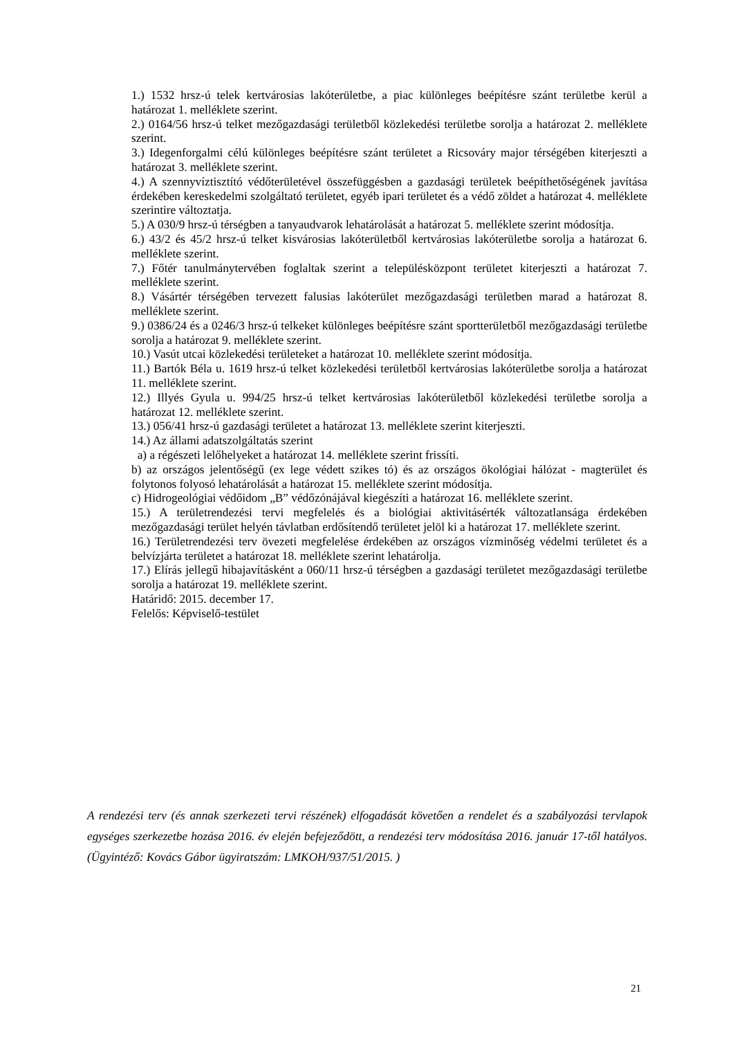1.) 1532 hrsz-ú telek kertvárosias lakóterületbe, a piac különleges beépítésre szánt területbe kerül a határozat 1. melléklete szerint.
2.) 0164/56 hrsz-ú telket mezőgazdasági területből közlekedési területbe sorolja a határozat 2. melléklete szerint.
3.) Idegenforgalmi célú különleges beépítésre szánt területet a Ricsováry major térségében kiterjeszti a határozat 3. melléklete szerint.
4.) A szennyvíztisztító védőterületével összefüggésben a gazdasági területek beépíthetőségének javítása érdekében kereskedelmi szolgáltató területet, egyéb ipari területet és a védő zöldet a határozat 4. melléklete szerintire változtatja.
5.) A 030/9 hrsz-ú térségben a tanyaudvarok lehatárolását a határozat 5. melléklete szerint módosítja.
6.) 43/2 és 45/2 hrsz-ú telket kisvárosias lakóterületből kertvárosias lakóterületbe sorolja a határozat 6. melléklete szerint.
7.) Főtér tanulmánytervében foglaltak szerint a településközpont területet kiterjeszti a határozat 7. melléklete szerint.
8.) Vásártér térségében tervezett falusias lakóterület mezőgazdasági területben marad a határozat 8. melléklete szerint.
9.) 0386/24 és a 0246/3 hrsz-ú telkeket különleges beépítésre szánt sportterületből mezőgazdasági területbe sorolja a határozat 9. melléklete szerint.
10.) Vasút utcai közlekedési területeket a határozat 10. melléklete szerint módosítja.
11.) Bartók Béla u. 1619 hrsz-ú telket közlekedési területből kertvárosias lakóterületbe sorolja a határozat 11. melléklete szerint.
12.) Illyés Gyula u. 994/25 hrsz-ú telket kertvárosias lakóterületből közlekedési területbe sorolja a határozat 12. melléklete szerint.
13.) 056/41 hrsz-ú gazdasági területet a határozat 13. melléklete szerint kiterjeszti.
14.) Az állami adatszolgáltatás szerint
a) a régészeti lelőhelyeket a határozat 14. melléklete szerint frissíti.
b) az országos jelentőségű (ex lege védett szikes tó) és az országos ökológiai hálózat - magterület és folytonos folyosó lehatárolását a határozat 15. melléklete szerint módosítja.
c) Hidrogeológiai védőidom „B” védőzónájával kiegészíti a határozat 16. melléklete szerint.
15.) A területrendezési tervi megfelelés és a biológiai aktivitásérték változatlansága érdekében mezőgazdasági terület helyén távlatban erdősítendő területet jelöl ki a határozat 17. melléklete szerint.
16.) Területrendezési terv övezeti megfelelése érdekében az országos vízminőség védelmi területet és a belvízjárta területet a határozat 18. melléklete szerint lehatárolja.
17.) Elírás jellegű hibajavításként a 060/11 hrsz-ú térségben a gazdasági területet mezőgazdasági területbe sorolja a határozat 19. melléklete szerint.
Határidő: 2015. december 17.
Felelős: Képviselő-testület
A rendezési terv (és annak szerkezeti tervi részének) elfogadását követően a rendelet és a szabályozási tervlapok egységes szerkezetbe hozása 2016. év elején befejeződött, a rendezési terv módosítása 2016. január 17-től hatályos. (Ügyintéző: Kovács Gábor ügyiratszám: LMKOH/937/51/2015. )
21